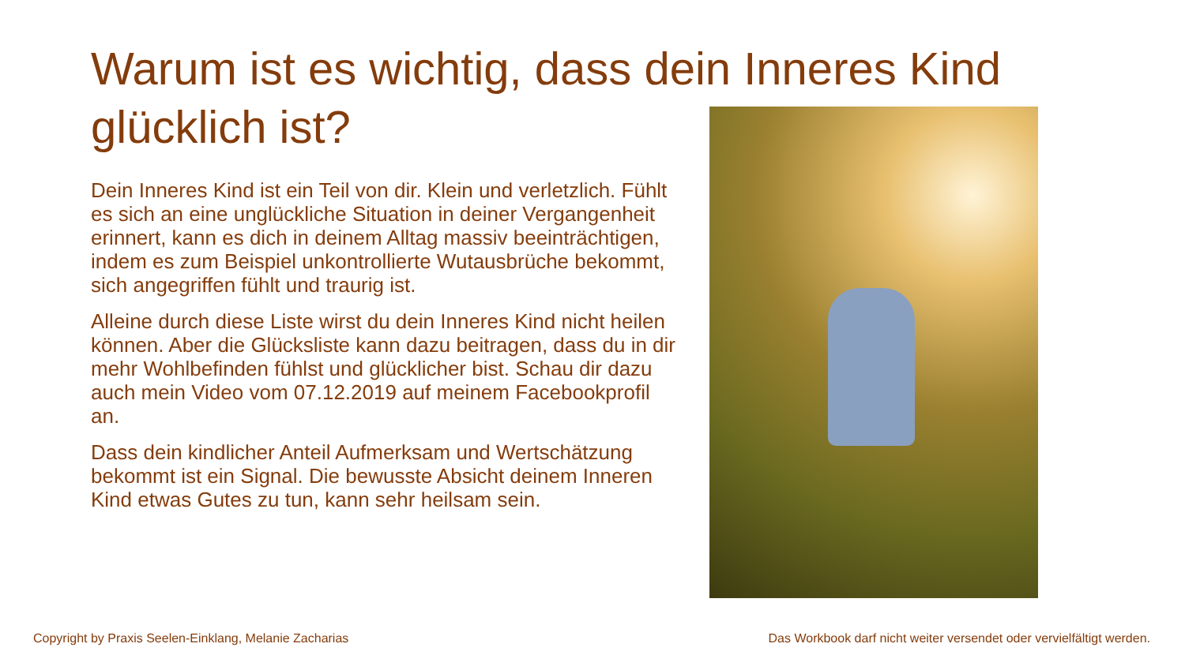Warum ist es wichtig, dass dein Inneres Kind glücklich ist?
Dein Inneres Kind ist ein Teil von dir. Klein und verletzlich. Fühlt es sich an eine unglückliche Situation in deiner Vergangenheit erinnert, kann es dich in deinem Alltag massiv beeinträchtigen, indem es zum Beispiel unkontrollierte Wutausbrüche bekommt, sich angegriffen fühlt und traurig ist.
Alleine durch diese Liste wirst du dein Inneres Kind nicht heilen können. Aber die Glücksliste kann dazu beitragen, dass du in dir mehr Wohlbefinden fühlst und glücklicher bist. Schau dir dazu auch mein Video vom 07.12.2019 auf meinem Facebookprofil an.
Dass dein kindlicher Anteil Aufmerksam und Wertschätzung bekommt ist ein Signal. Die bewusste Absicht deinem Inneren Kind etwas Gutes zu tun, kann sehr heilsam sein.
Copyright by Praxis Seelen-Einklang, Melanie Zacharias
Das Workbook darf nicht weiter versendet oder vervielfältigt werden.